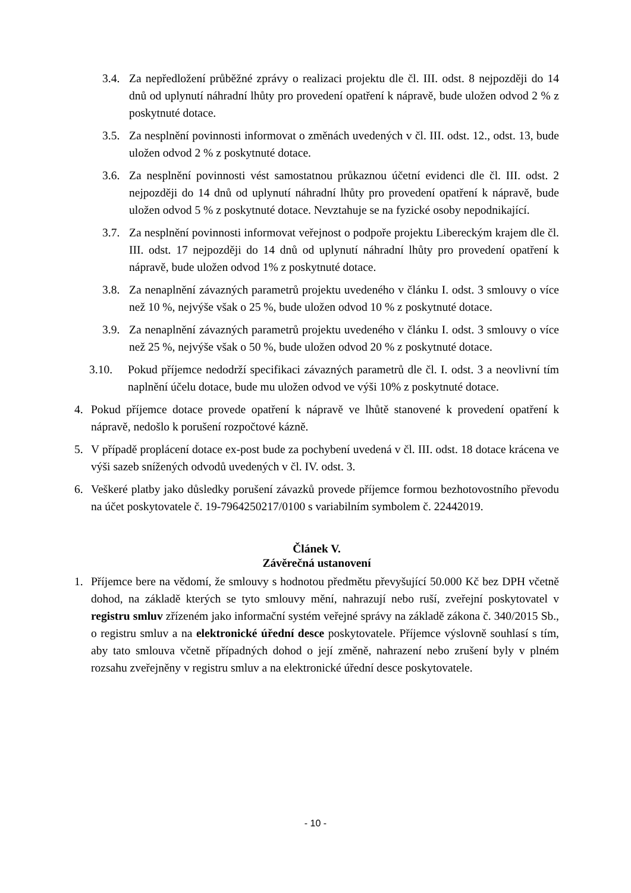3.4. Za nepředložení průběžné zprávy o realizaci projektu dle čl. III. odst. 8 nejpozději do 14 dnů od uplynutí náhradní lhůty pro provedení opatření k nápravě, bude uložen odvod 2 % z poskytnuté dotace.
3.5. Za nesplnění povinnosti informovat o změnách uvedených v čl. III. odst. 12., odst. 13, bude uložen odvod 2 % z poskytnuté dotace.
3.6. Za nesplnění povinnosti vést samostatnou průkaznou účetní evidenci dle čl. III. odst. 2 nejpozději do 14 dnů od uplynutí náhradní lhůty pro provedení opatření k nápravě, bude uložen odvod 5 % z poskytnuté dotace. Nevztahuje se na fyzické osoby nepodnikající.
3.7. Za nesplnění povinnosti informovat veřejnost o podpoře projektu Libereckým krajem dle čl. III. odst. 17 nejpozději do 14 dnů od uplynutí náhradní lhůty pro provedení opatření k nápravě, bude uložen odvod 1% z poskytnuté dotace.
3.8. Za nenaplnění závazných parametrů projektu uvedeného v článku I. odst. 3 smlouvy o více než 10 %, nejvýše však o 25 %, bude uložen odvod 10 % z poskytnuté dotace.
3.9. Za nenaplnění závazných parametrů projektu uvedeného v článku I. odst. 3 smlouvy o více než 25 %, nejvýše však o 50 %, bude uložen odvod 20 % z poskytnuté dotace.
3.10. Pokud příjemce nedodrží specifikaci závazných parametrů dle čl. I. odst. 3 a neovlivní tím naplnění účelu dotace, bude mu uložen odvod ve výši 10% z poskytnuté dotace.
4. Pokud příjemce dotace provede opatření k nápravě ve lhůtě stanovené k provedení opatření k nápravě, nedošlo k porušení rozpočtové kázně.
5. V případě proplácení dotace ex-post bude za pochybení uvedená v čl. III. odst. 18 dotace krácena ve výši sazeb snížených odvodů uvedených v čl. IV. odst. 3.
6. Veškeré platby jako důsledky porušení závazků provede příjemce formou bezhotovostního převodu na účet poskytovatele č. 19-7964250217/0100 s variabilním symbolem č. 22442019.
Článek V.
Závěrečná ustanovení
1. Příjemce bere na vědomí, že smlouvy s hodnotou předmětu převyšující 50.000 Kč bez DPH včetně dohod, na základě kterých se tyto smlouvy mění, nahrazují nebo ruší, zveřejní poskytovatel v registru smluv zřízeném jako informační systém veřejné správy na základě zákona č. 340/2015 Sb., o registru smluv a na elektronické úřední desce poskytovatele. Příjemce výslovně souhlasí s tím, aby tato smlouva včetně případných dohod o její změně, nahrazení nebo zrušení byly v plném rozsahu zveřejněny v registru smluv a na elektronické úřední desce poskytovatele.
- 10 -